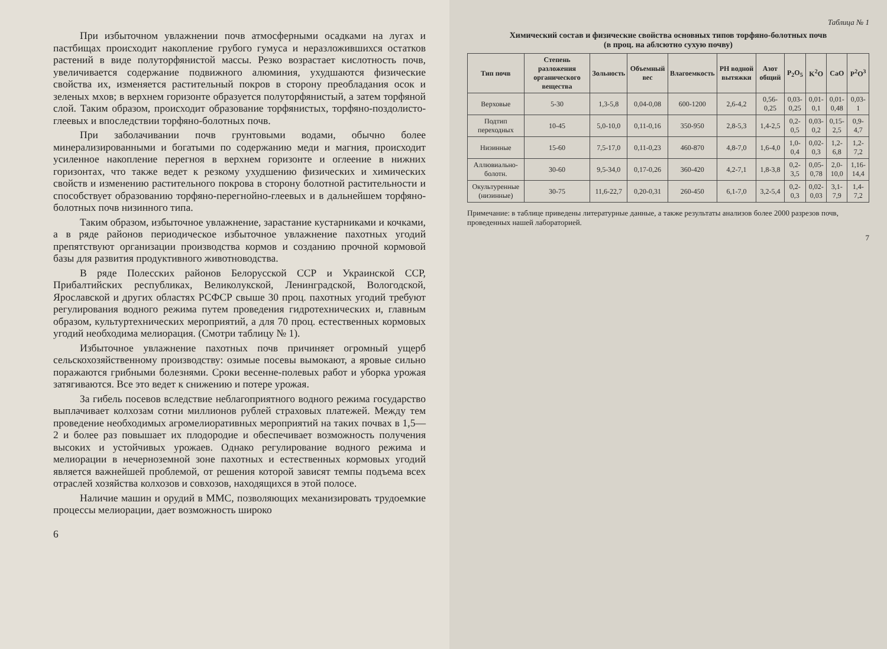При избыточном увлажнении почв атмосферными осадками на лугах и пастбищах происходит накопление грубого гумуса и неразложившихся остатков растений в виде полуторфянистой массы. Резко возрастает кислотность почв, увеличивается содержание подвижного алюминия, ухудшаются физические свойства их, изменяется растительный покров в сторону преобладания осок и зеленых мхов; в верхнем горизонте образуется полуторфянистый, а затем торфяной слой. Таким образом, происходит образование торфянистых, торфяно-поздолисто-глеевых и впоследствии торфяно-болотных почв.
При заболачивании почв грунтовыми водами, обычно более минерализированными и богатыми по содержанию меди и магния, происходит усиленное накопление перегноя в верхнем горизонте и оглеение в нижних горизонтах, что также ведет к резкому ухудшению физических и химических свойств и изменению растительного покрова в сторону болотной растительности и способствует образованию торфяно-перегнойно-глеевых и в дальнейшем торфяно-болотных почв низинного типа.
Таким образом, избыточное увлажнение, зарастание кустарниками и кочками, а в ряде районов периодическое избыточное увлажнение пахотных угодий препятствуют организации производства кормов и созданию прочной кормовой базы для развития продуктивного животноводства.
В ряде Полесских районов Белорусской ССР и Украинской ССР, Прибалтийских республиках, Великолукской, Ленинградской, Вологодской, Ярославской и других областях РСФСР свыше 30 проц. пахотных угодий требуют регулирования водного режима путем проведения гидротехнических и, главным образом, культуртехнических мероприятий, а для 70 проц. естественных кормовых угодий необходима мелиорация. (Смотри таблицу № 1).
Избыточное увлажнение пахотных почв причиняет огромный ущерб сельскохозяйственному производству: озимые посевы вымокают, а яровые сильно поражаются грибными болезнями. Сроки весенне-полевых работ и уборка урожая затягиваются. Все это ведет к снижению и потере урожая.
За гибель посевов вследствие неблагоприятного водного режима государство выплачивает колхозам сотни миллионов рублей страховых платежей. Между тем проведение необходимых агромелиоративных мероприятий на таких почвах в 1,5—2 и более раз повышает их плодородие и обеспечивает возможность получения высоких и устойчивых урожаев. Однако регулирование водного режима и мелиорации в нечерноземной зоне пахотных и естественных кормовых угодий является важнейшей проблемой, от решения которой зависят темпы подъема всех отраслей хозяйства колхозов и совхозов, находящихся в этой полосе.
Наличие машин и орудий в ММС, позволяющих механизировать трудоемкие процессы мелиорации, дает возможность широко
6
Таблица № 1
Химический состав и физические свойства основных типов торфяно-болотных почв
(в проц. на аблсютно сухую почву)
| Тип почв | Степень разложения органического вещества | Зольность | Объемный вес | Влагоемкость | PH водной вытяжки | Азот общий | P<sub>2</sub>O<sub>5</sub> | K<sup>2</sup>O | CaO | P<sup>2</sup>O<sup>3</sup> |
| --- | --- | --- | --- | --- | --- | --- | --- | --- | --- | --- |
| Верховые | 5-30 | 1,3-5,8 | 0,04-0,08 | 600-1200 | 2,6-4,2 | 0,56-0,25 | 0,03-0,25 | 0,01-0,1 | 0,01-0,48 | 0,03-1 |
| Подтип переходных | 10-45 | 5,0-10,0 | 0,11-0,16 | 350-950 | 2,8-5,3 | 1,4-2,5 | 0,2-0,5 | 0,03-0,2 | 0,15-2,5 | 0,9-4,7 |
| Низинные | 15-60 | 7,5-17,0 | 0,11-0,23 | 460-870 | 4,8-7,0 | 1,6-4,0 | 1,0-0,4 | 0,02-0,3 | 1,2-6,8 | 1,2-7,2 |
| Аллювиально-болотн. | 30-60 | 9,5-34,0 | 0,17-0,26 | 360-420 | 4,2-7,1 | 1,8-3,8 | 0,2-3,5 | 0,05-0,78 | 2,0-10,0 | 1,16-14,4 |
| Окультуренные (низинные) | 30-75 | 11,6-22,7 | 0,20-0,31 | 260-450 | 6,1-7,0 | 3,2-5,4 | 0,2-0,3 | 0,02-0,03 | 3,1-7,9 | 1,4-7,2 |
Примечание: в таблице приведены литературные данные, а также результаты анализов более 2000 разрезов почв, проведенных нашей лабораторией.
7